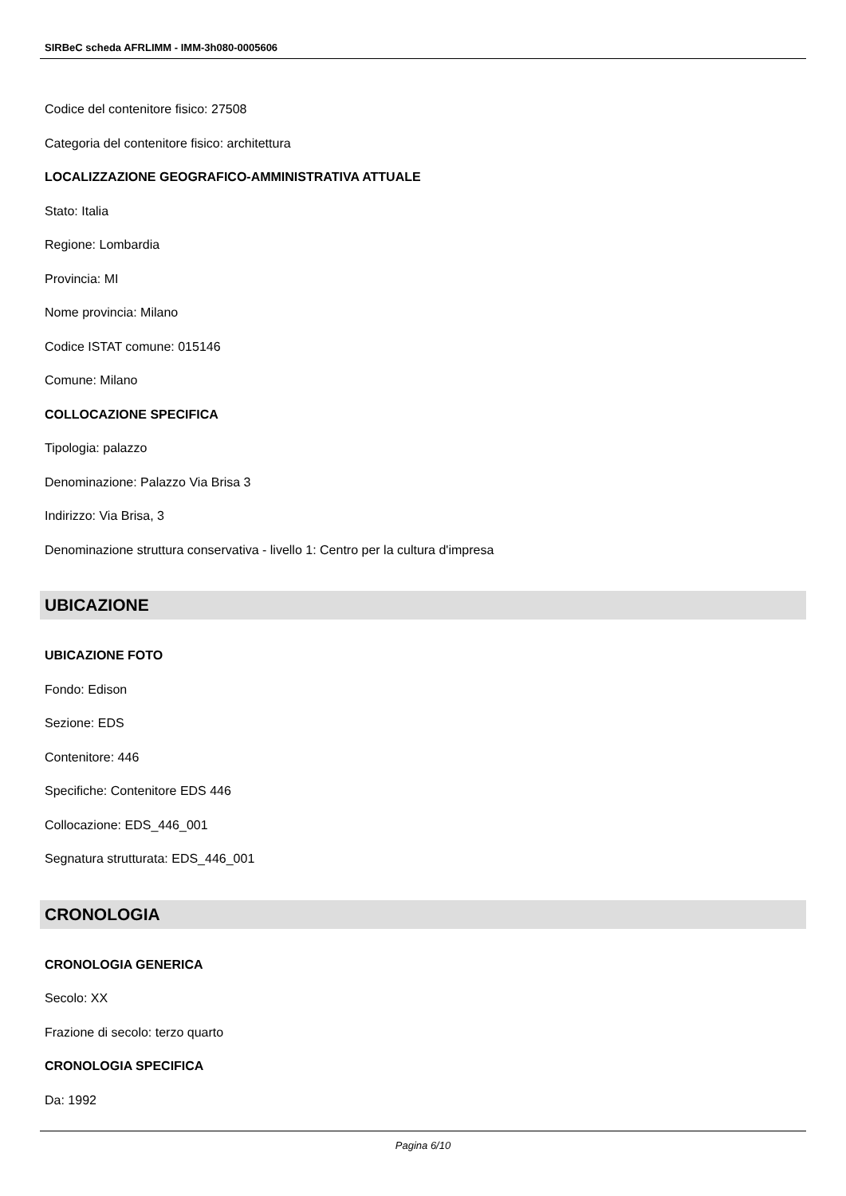SIRBeC scheda AFRLIMM - IMM-3h080-0005606
Codice del contenitore fisico: 27508
Categoria del contenitore fisico: architettura
LOCALIZZAZIONE GEOGRAFICO-AMMINISTRATIVA ATTUALE
Stato: Italia
Regione: Lombardia
Provincia: MI
Nome provincia: Milano
Codice ISTAT comune: 015146
Comune: Milano
COLLOCAZIONE SPECIFICA
Tipologia: palazzo
Denominazione: Palazzo Via Brisa 3
Indirizzo: Via Brisa, 3
Denominazione struttura conservativa - livello 1: Centro per la cultura d'impresa
UBICAZIONE
UBICAZIONE FOTO
Fondo: Edison
Sezione: EDS
Contenitore: 446
Specifiche: Contenitore EDS 446
Collocazione: EDS_446_001
Segnatura strutturata: EDS_446_001
CRONOLOGIA
CRONOLOGIA GENERICA
Secolo: XX
Frazione di secolo: terzo quarto
CRONOLOGIA SPECIFICA
Da: 1992
Pagina 6/10